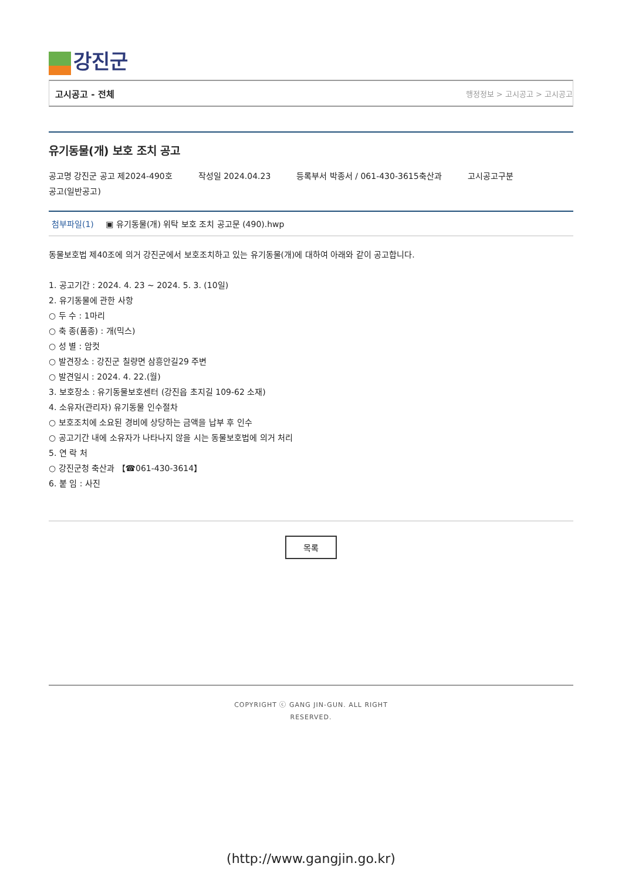강진군
고시공고 - 전체
행정정보 > 고시공고 > 고시공고
유기동물(개) 보호 조치 공고
공고명 강진군 공고 제2024-490호 작성일 2024.04.23 등록부서 박종서 / 061-430-3615축산과 고시공고구분
공고(일반공고)
첨부파일(1) ▣ 유기동물(개) 위탁 보호 조치 공고문 (490).hwp
동물보호법 제40조에 의거 강진군에서 보호조치하고 있는 유기동물(개)에 대하여 아래와 같이 공고합니다.
1. 공고기간 : 2024. 4. 23 ~ 2024. 5. 3. (10일)
2. 유기동물에 관한 사항
○ 두 수 : 1마리
○ 축 종(품종) : 개(믹스)
○ 성 별 : 암컷
○ 발견장소 : 강진군 칠량면 삼흥안길29 주변
○ 발견일시 : 2024. 4. 22.(월)
3. 보호장소 : 유기동물보호센터 (강진읍 초지길 109-62 소재)
4. 소유자(관리자) 유기동물 인수절차
○ 보호조치에 소요된 경비에 상당하는 금액을 납부 후 인수
○ 공고기간 내에 소유자가 나타나지 않을 시는 동물보호법에 의거 처리
5. 연 락 처
○ 강진군청 축산과 【☎061-430-3614】
6. 붙 임 : 사진
목록
COPYRIGHT ⓒ GANG JIN-GUN. ALL RIGHT
RESERVED.
(http://www.gangjin.go.kr)